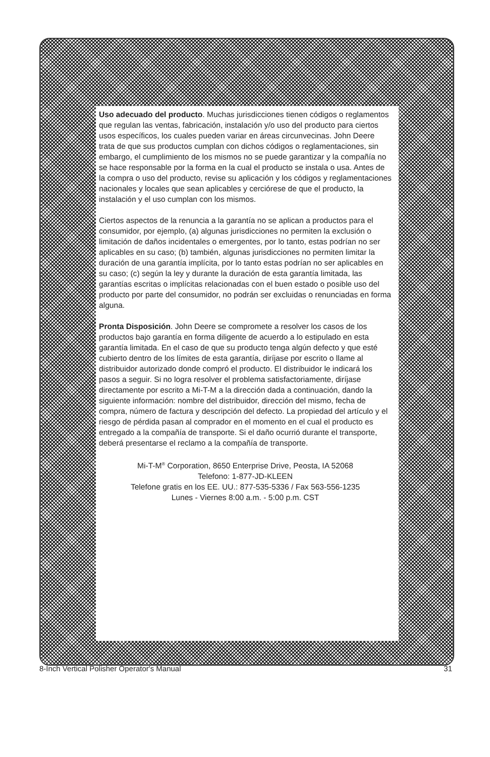Uso adecuado del producto. Muchas jurisdicciones tienen códigos o reglamentos que regulan las ventas, fabricación, instalación y/o uso del producto para ciertos usos específicos, los cuales pueden variar en áreas circunvecinas. John Deere trata de que sus productos cumplan con dichos códigos o reglamentaciones, sin embargo, el cumplimiento de los mismos no se puede garantizar y la compañía no se hace responsable por la forma en la cual el producto se instala o usa. Antes de la compra o uso del producto, revise su aplicación y los códigos y reglamentaciones nacionales y locales que sean aplicables y cerciórese de que el producto, la instalación y el uso cumplan con los mismos.
Ciertos aspectos de la renuncia a la garantía no se aplican a productos para el consumidor, por ejemplo, (a) algunas jurisdicciones no permiten la exclusión o limitación de daños incidentales o emergentes, por lo tanto, estas podrían no ser aplicables en su caso; (b) también, algunas jurisdicciones no permiten limitar la duración de una garantía implícita, por lo tanto estas podrían no ser aplicables en su caso; (c) según la ley y durante la duración de esta garantía limitada, las garantías escritas o implícitas relacionadas con el buen estado o posible uso del producto por parte del consumidor, no podrán ser excluidas o renunciadas en forma alguna.
Pronta Disposición. John Deere se compromete a resolver los casos de los productos bajo garantía en forma diligente de acuerdo a lo estipulado en esta garantía limitada. En el caso de que su producto tenga algún defecto y que esté cubierto dentro de los límites de esta garantía, diríjase por escrito o llame al distribuidor autorizado donde compró el producto. El distribuidor le indicará los pasos a seguir. Si no logra resolver el problema satisfactoriamente, diríjase directamente por escrito a Mi-T-M a la dirección dada a continuación, dando la siguiente información: nombre del distribuidor, dirección del mismo, fecha de compra, número de factura y descripción del defecto. La propiedad del artículo y el riesgo de pérdida pasan al comprador en el momento en el cual el producto es entregado a la compañía de transporte. Si el daño ocurrió durante el transporte, deberá presentarse el reclamo a la compañía de transporte.
Mi-T-M<sup>®</sup> Corporation, 8650 Enterprise Drive, Peosta, IA 52068
Telefono: 1-877-JD-KLEEN
Telefone gratis en los EE. UU.: 877-535-5336 / Fax 563-556-1235
Lunes - Viernes 8:00 a.m. - 5:00 p.m. CST
8-Inch Vertical Polisher Operator's Manual 31